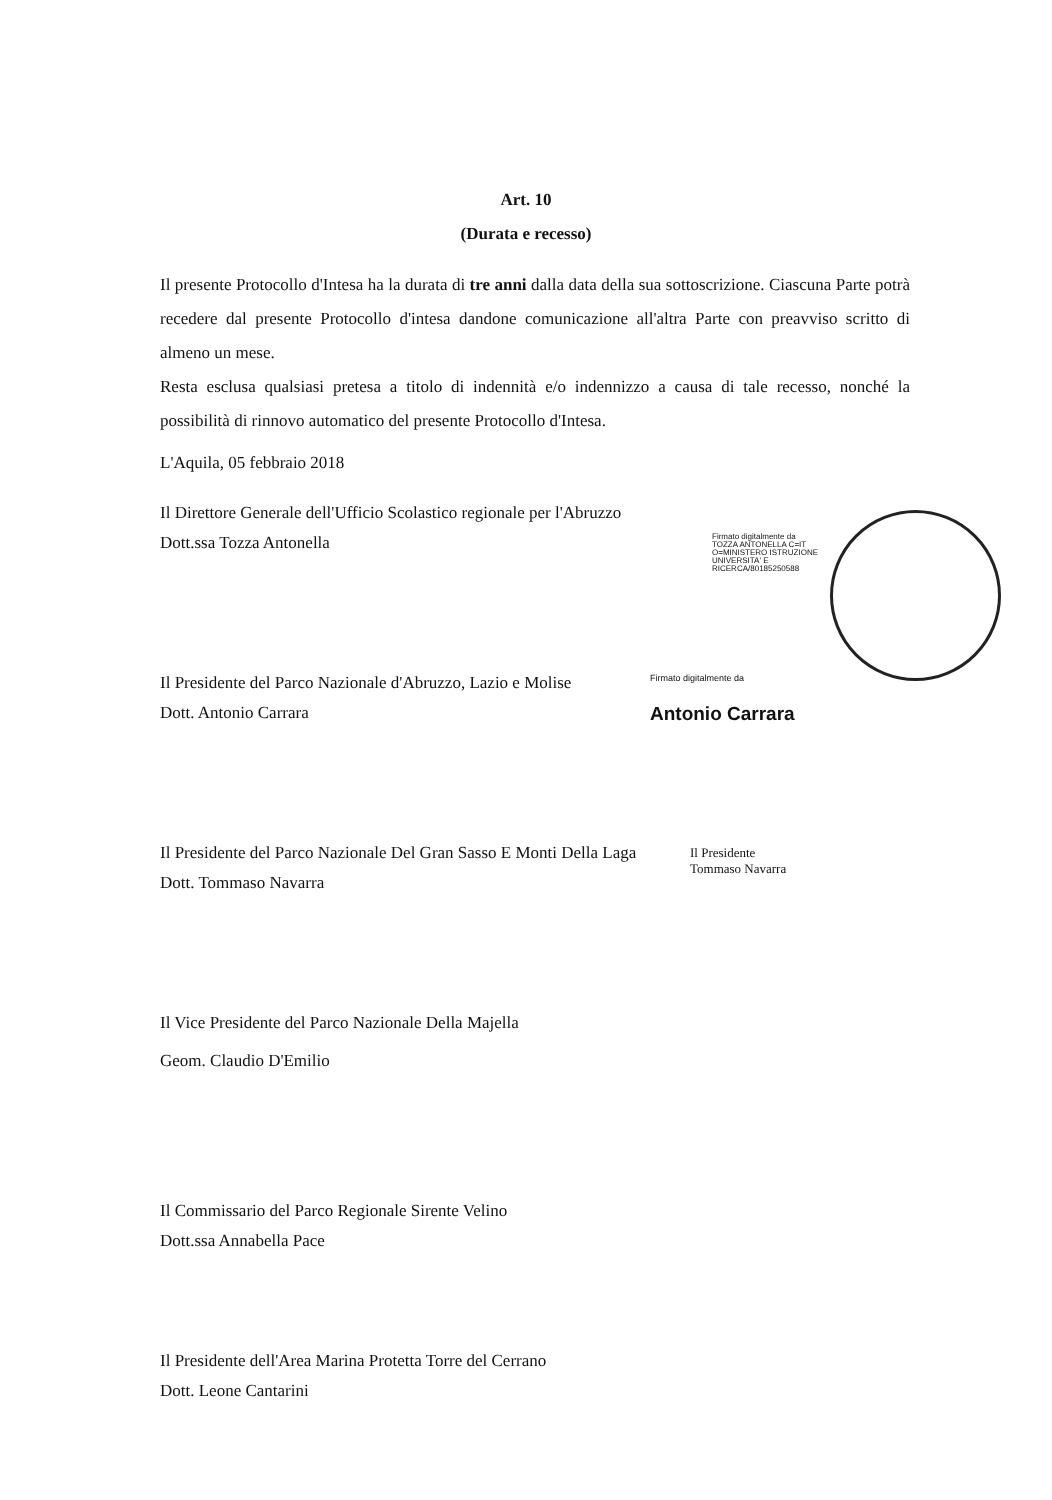Art. 10
(Durata e recesso)
Il presente Protocollo d'Intesa ha la durata di tre anni dalla data della sua sottoscrizione. Ciascuna Parte potrà recedere dal presente Protocollo d'intesa dandone comunicazione all'altra Parte con preavviso scritto di almeno un mese.
Resta esclusa qualsiasi pretesa a titolo di indennità e/o indennizzo a causa di tale recesso, nonché la possibilità di rinnovo automatico del presente Protocollo d'Intesa.
L'Aquila, 05 febbraio 2018
Il Direttore Generale dell'Ufficio Scolastico regionale per l'Abruzzo
Dott.ssa Tozza Antonella
Il Presidente del Parco Nazionale d'Abruzzo, Lazio e Molise
Dott. Antonio Carrara
Il Presidente del Parco Nazionale Del Gran Sasso E Monti Della Laga
Dott. Tommaso Navarra
Il Vice Presidente del Parco Nazionale Della Majella
Geom. Claudio D'Emilio
Il Commissario del Parco Regionale Sirente Velino
Dott.ssa Annabella Pace
Il Presidente dell'Area Marina Protetta Torre del Cerrano
Dott. Leone Cantarini
Firmato digitalmente da TOZZA ANTONELLA C=IT O=MINISTERO ISTRUZIONE UNIVERSITA' E RICERCA/80185250588
Firmato digitalmente da
Antonio Carrara
Il Presidente
Tommaso Navarra